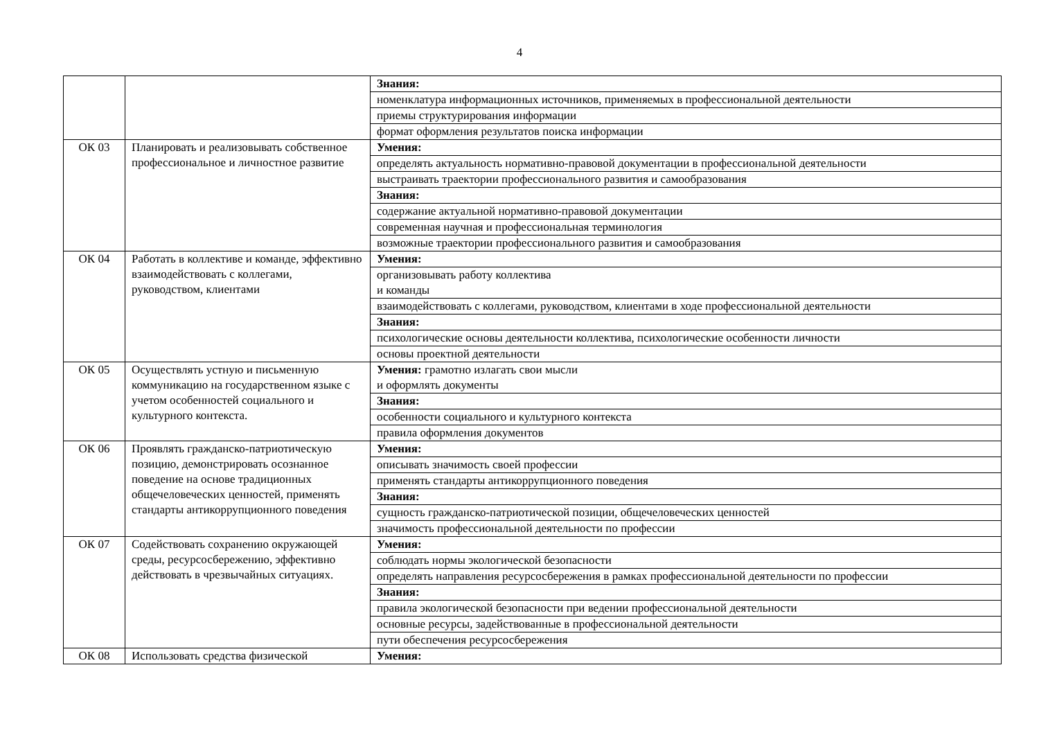4
| | | Знания: |
| | | номенклатура информационных источников, применяемых в профессиональной деятельности |
| | | приемы структурирования информации |
| | | формат оформления результатов поиска информации |
| ОК 03 | Планировать и реализовывать собственное профессиональное и личностное развитие | Умения: |
| | | определять актуальность нормативно-правовой документации в профессиональной деятельности |
| | | выстраивать траектории профессионального развития и самообразования |
| | | Знания: |
| | | содержание актуальной нормативно-правовой документации |
| | | современная научная и профессиональная терминология |
| | | возможные траектории профессионального развития и самообразования |
| ОК 04 | Работать в коллективе и команде, эффективно взаимодействовать с коллегами, руководством, клиентами | Умения: |
| | | организовывать работу коллектива и команды |
| | | взаимодействовать с коллегами, руководством, клиентами в ходе профессиональной деятельности |
| | | Знания: |
| | | психологические основы деятельности коллектива, психологические особенности личности |
| | | основы проектной деятельности |
| ОК 05 | Осуществлять устную и письменную коммуникацию на государственном языке с учетом особенностей социального и культурного контекста. | Умения: грамотно излагать свои мысли и оформлять документы |
| | | Знания: |
| | | особенности социального и культурного контекста |
| | | правила оформления документов |
| ОК 06 | Проявлять гражданско-патриотическую позицию, демонстрировать осознанное поведение на основе традиционных общечеловеческих ценностей, применять стандарты антикоррупционного поведения | Умения: |
| | | описывать значимость своей профессии |
| | | применять стандарты антикоррупционного поведения |
| | | Знания: |
| | | сущность гражданско-патриотической позиции, общечеловеческих ценностей |
| | | значимость профессиональной деятельности по профессии |
| ОК 07 | Содействовать сохранению окружающей среды, ресурсосбережению, эффективно действовать в чрезвычайных ситуациях. | Умения: |
| | | соблюдать нормы экологической безопасности |
| | | определять направления ресурсосбережения в рамках профессиональной деятельности по профессии |
| | | Знания: |
| | | правила экологической безопасности при ведении профессиональной деятельности |
| | | основные ресурсы, задействованные в профессиональной деятельности |
| | | пути обеспечения ресурсосбережения |
| ОК 08 | Использовать средства физической | Умения: |